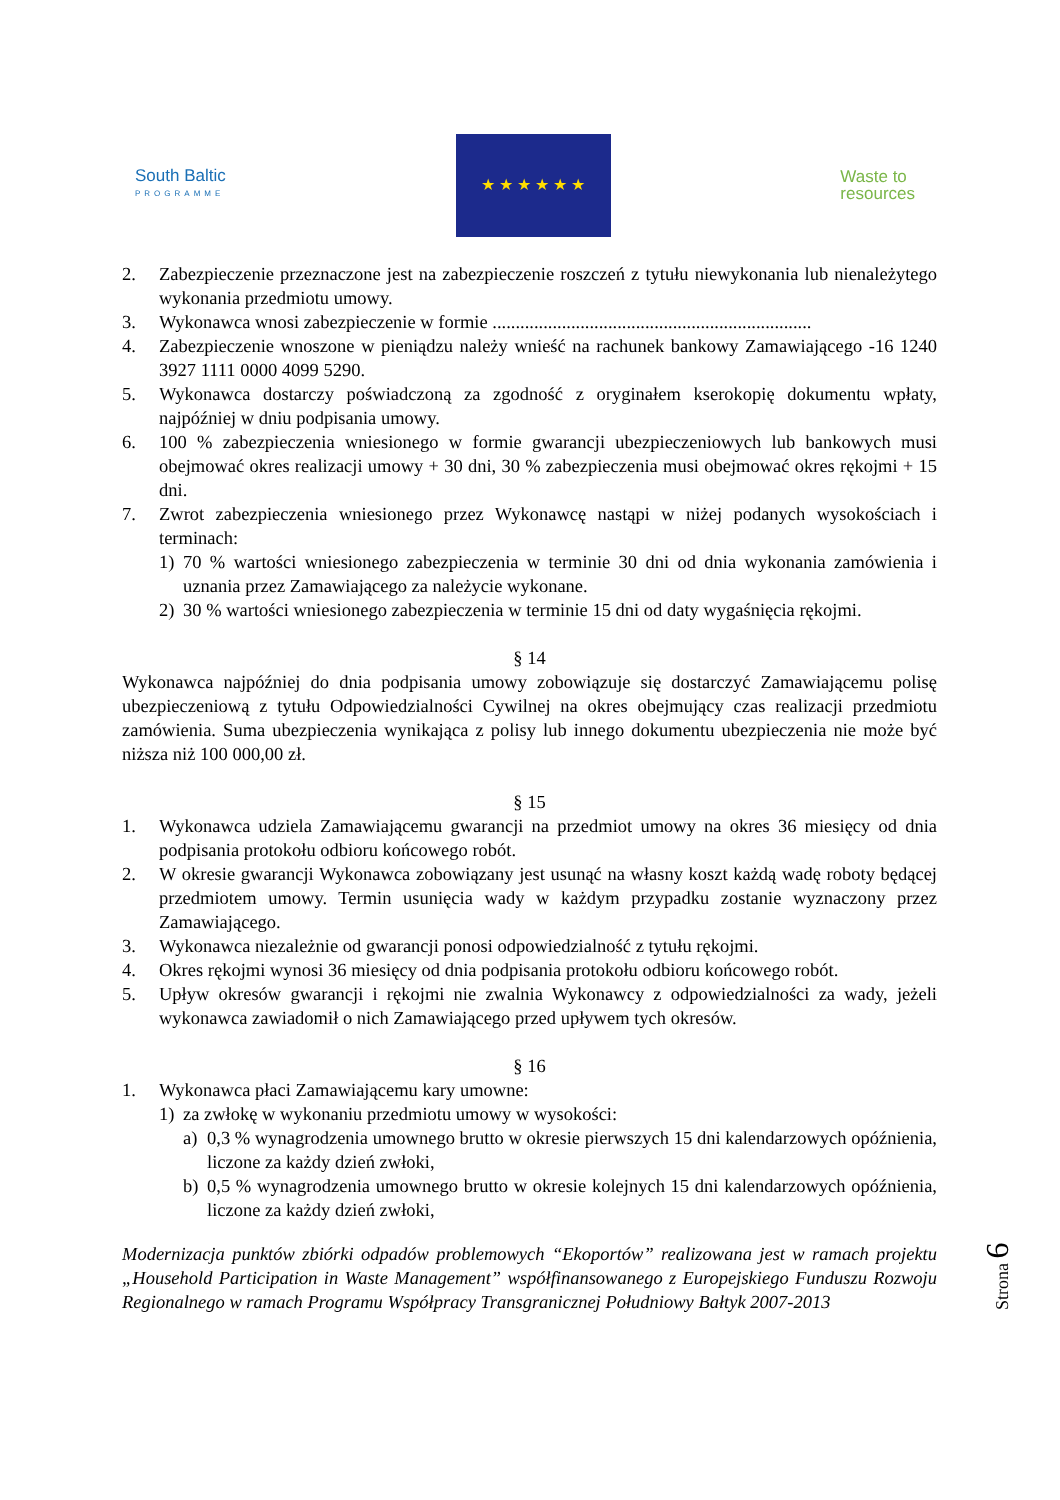South Baltic
PROGRAMME
★ ★ ★ ★ ★ ★
Waste to
resources
2. Zabezpieczenie przeznaczone jest na zabezpieczenie roszczeń z tytułu niewykonania lub nienależytego wykonania przedmiotu umowy.
3. Wykonawca wnosi zabezpieczenie w formie .....................................................................
4. Zabezpieczenie wnoszone w pieniądzu należy wnieść na rachunek bankowy Zamawiającego -16 1240 3927 1111 0000 4099 5290.
5. Wykonawca dostarczy poświadczoną za zgodność z oryginałem kserokopię dokumentu wpłaty, najpóźniej w dniu podpisania umowy.
6. 100 % zabezpieczenia wniesionego w formie gwarancji ubezpieczeniowych lub bankowych musi obejmować okres realizacji umowy + 30 dni, 30 % zabezpieczenia musi obejmować okres rękojmi + 15 dni.
7. Zwrot zabezpieczenia wniesionego przez Wykonawcę nastąpi w niżej podanych wysokościach i terminach:
1) 70 % wartości wniesionego zabezpieczenia w terminie 30 dni od dnia wykonania zamówienia i uznania przez Zamawiającego za należycie wykonane.
2) 30 % wartości wniesionego zabezpieczenia w terminie 15 dni od daty wygaśnięcia rękojmi.
§ 14
Wykonawca najpóźniej do dnia podpisania umowy zobowiązuje się dostarczyć Zamawiającemu polisę ubezpieczeniową z tytułu Odpowiedzialności Cywilnej na okres obejmujący czas realizacji przedmiotu zamówienia. Suma ubezpieczenia wynikająca z polisy lub innego dokumentu ubezpieczenia nie może być niższa niż 100 000,00 zł.
§ 15
1. Wykonawca udziela Zamawiającemu gwarancji na przedmiot umowy na okres 36 miesięcy od dnia podpisania protokołu odbioru końcowego robót.
2. W okresie gwarancji Wykonawca zobowiązany jest usunąć na własny koszt każdą wadę roboty będącej przedmiotem umowy. Termin usunięcia wady w każdym przypadku zostanie wyznaczony przez Zamawiającego.
3. Wykonawca niezależnie od gwarancji ponosi odpowiedzialność z tytułu rękojmi.
4. Okres rękojmi wynosi 36 miesięcy od dnia podpisania protokołu odbioru końcowego robót.
5. Upływ okresów gwarancji i rękojmi nie zwalnia Wykonawcy z odpowiedzialności za wady, jeżeli wykonawca zawiadomił o nich Zamawiającego przed upływem tych okresów.
§ 16
1. Wykonawca płaci Zamawiającemu kary umowne:
1) za zwłokę w wykonaniu przedmiotu umowy w wysokości:
a) 0,3 % wynagrodzenia umownego brutto w okresie pierwszych 15 dni kalendarzowych opóźnienia, liczone za każdy dzień zwłoki,
b) 0,5 % wynagrodzenia umownego brutto w okresie kolejnych 15 dni kalendarzowych opóźnienia, liczone za każdy dzień zwłoki,
Modernizacja punktów zbiórki odpadów problemowych “Ekoportów” realizowana jest w ramach projektu „Household Participation in Waste Management” współfinansowanego z Europejskiego Funduszu Rozwoju Regionalnego w ramach Programu Współpracy Transgranicznej Południowy Bałtyk 2007-2013
Strona 6